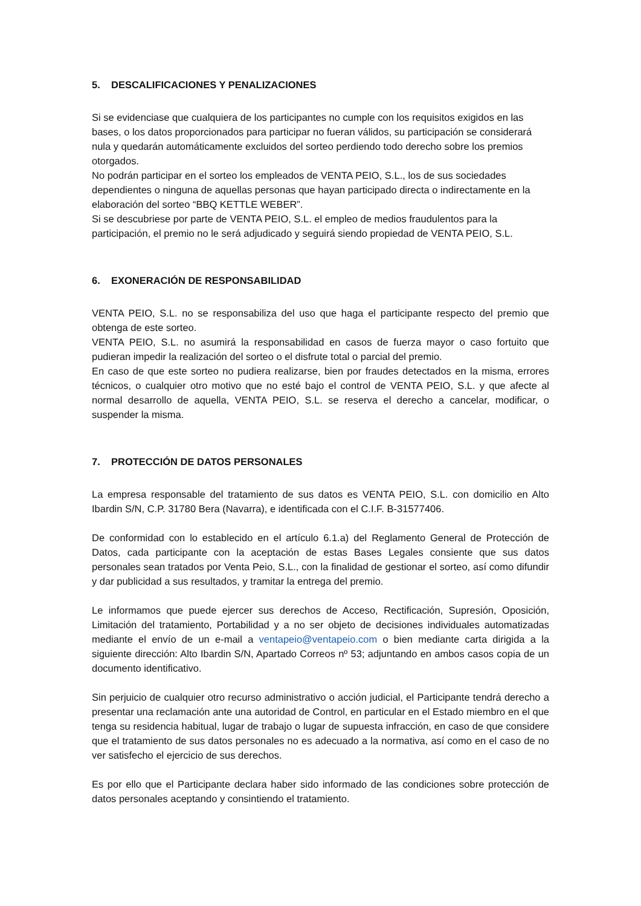5. DESCALIFICACIONES Y PENALIZACIONES
Si se evidenciase que cualquiera de los participantes no cumple con los requisitos exigidos en las bases, o los datos proporcionados para participar no fueran válidos, su participación se considerará nula y quedarán automáticamente excluidos del sorteo perdiendo todo derecho sobre los premios otorgados.
No podrán participar en el sorteo los empleados de VENTA PEIO, S.L., los de sus sociedades dependientes o ninguna de aquellas personas que hayan participado directa o indirectamente en la elaboración del sorteo “BBQ KETTLE WEBER”.
Si se descubriese por parte de VENTA PEIO, S.L. el empleo de medios fraudulentos para la participación, el premio no le será adjudicado y seguirá siendo propiedad de VENTA PEIO, S.L.
6. EXONERACIÓN DE RESPONSABILIDAD
VENTA PEIO, S.L. no se responsabiliza del uso que haga el participante respecto del premio que obtenga de este sorteo.
VENTA PEIO, S.L. no asumirá la responsabilidad en casos de fuerza mayor o caso fortuito que pudieran impedir la realización del sorteo o el disfrute total o parcial del premio.
En caso de que este sorteo no pudiera realizarse, bien por fraudes detectados en la misma, errores técnicos, o cualquier otro motivo que no esté bajo el control de VENTA PEIO, S.L. y que afecte al normal desarrollo de aquella, VENTA PEIO, S.L. se reserva el derecho a cancelar, modificar, o suspender la misma.
7. PROTECCIÓN DE DATOS PERSONALES
La empresa responsable del tratamiento de sus datos es VENTA PEIO, S.L. con domicilio en Alto Ibardin S/N, C.P. 31780 Bera (Navarra), e identificada con el C.I.F. B-31577406.
De conformidad con lo establecido en el artículo 6.1.a) del Reglamento General de Protección de Datos, cada participante con la aceptación de estas Bases Legales consiente que sus datos personales sean tratados por Venta Peio, S.L., con la finalidad de gestionar el sorteo, así como difundir y dar publicidad a sus resultados, y tramitar la entrega del premio.
Le informamos que puede ejercer sus derechos de Acceso, Rectificación, Supresión, Oposición, Limitación del tratamiento, Portabilidad y a no ser objeto de decisiones individuales automatizadas mediante el envío de un e-mail a ventapeio@ventapeio.com o bien mediante carta dirigida a la siguiente dirección: Alto Ibardin S/N, Apartado Correos nº 53; adjuntando en ambos casos copia de un documento identificativo.
Sin perjuicio de cualquier otro recurso administrativo o acción judicial, el Participante tendrá derecho a presentar una reclamación ante una autoridad de Control, en particular en el Estado miembro en el que tenga su residencia habitual, lugar de trabajo o lugar de supuesta infracción, en caso de que considere que el tratamiento de sus datos personales no es adecuado a la normativa, así como en el caso de no ver satisfecho el ejercicio de sus derechos.
Es por ello que el Participante declara haber sido informado de las condiciones sobre protección de datos personales aceptando y consintiendo el tratamiento.